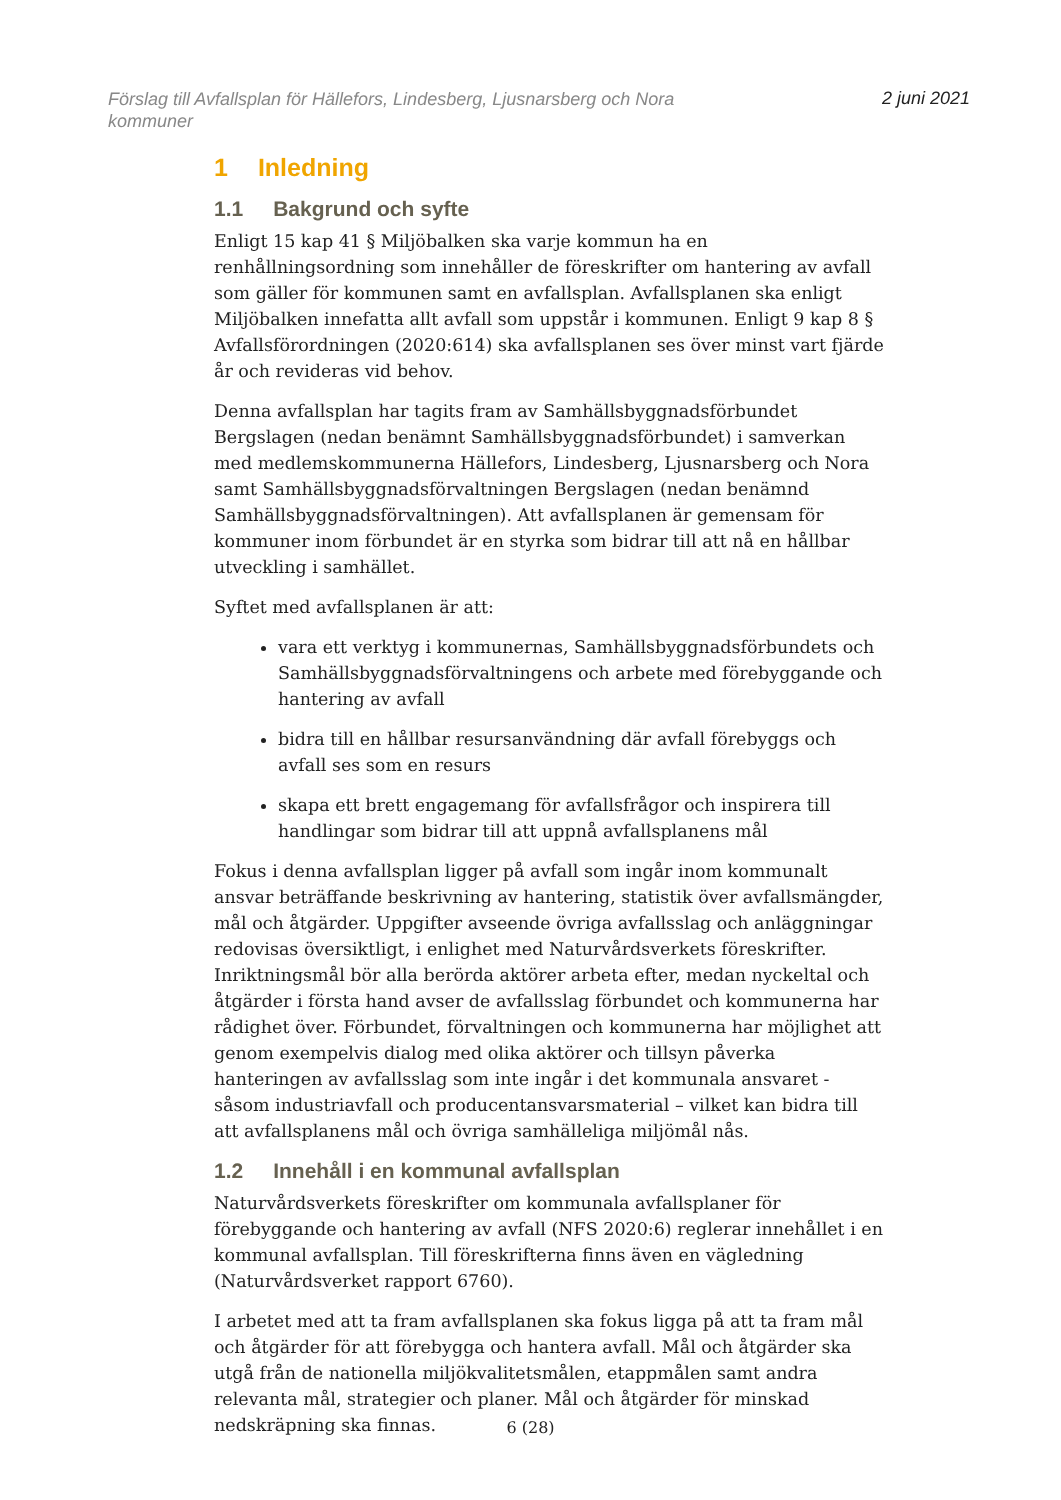Förslag till Avfallsplan för Hällefors, Lindesberg, Ljusnarsberg och Nora kommuner
2 juni 2021
1 Inledning
1.1 Bakgrund och syfte
Enligt 15 kap 41 § Miljöbalken ska varje kommun ha en renhållningsordning som innehåller de föreskrifter om hantering av avfall som gäller för kommunen samt en avfallsplan. Avfallsplanen ska enligt Miljöbalken innefatta allt avfall som uppstår i kommunen. Enligt 9 kap 8 § Avfallsförordningen (2020:614) ska avfallsplanen ses över minst vart fjärde år och revideras vid behov.
Denna avfallsplan har tagits fram av Samhällsbyggnadsförbundet Bergslagen (nedan benämnt Samhällsbyggnadsförbundet) i samverkan med medlemskommunerna Hällefors, Lindesberg, Ljusnarsberg och Nora samt Samhällsbyggnadsförvaltningen Bergslagen (nedan benämnd Samhällsbyggnadsförvaltningen). Att avfallsplanen är gemensam för kommuner inom förbundet är en styrka som bidrar till att nå en hållbar utveckling i samhället.
Syftet med avfallsplanen är att:
vara ett verktyg i kommunernas, Samhällsbyggnadsförbundets och Samhällsbyggnadsförvaltningens och arbete med förebyggande och hantering av avfall
bidra till en hållbar resursanvändning där avfall förebyggs och avfall ses som en resurs
skapa ett brett engagemang för avfallsfrågor och inspirera till handlingar som bidrar till att uppnå avfallsplanens mål
Fokus i denna avfallsplan ligger på avfall som ingår inom kommunalt ansvar beträffande beskrivning av hantering, statistik över avfallsmängder, mål och åtgärder. Uppgifter avseende övriga avfallsslag och anläggningar redovisas översiktligt, i enlighet med Naturvårdsverkets föreskrifter. Inriktningsmål bör alla berörda aktörer arbeta efter, medan nyckeltal och åtgärder i första hand avser de avfallsslag förbundet och kommunerna har rådighet över. Förbundet, förvaltningen och kommunerna har möjlighet att genom exempelvis dialog med olika aktörer och tillsyn påverka hanteringen av avfallsslag som inte ingår i det kommunala ansvaret - såsom industriavfall och producentansvarsmaterial – vilket kan bidra till att avfallsplanens mål och övriga samhälleliga miljömål nås.
1.2 Innehåll i en kommunal avfallsplan
Naturvårdsverkets föreskrifter om kommunala avfallsplaner för förebyggande och hantering av avfall (NFS 2020:6) reglerar innehållet i en kommunal avfallsplan. Till föreskrifterna finns även en vägledning (Naturvårdsverket rapport 6760).
I arbetet med att ta fram avfallsplanen ska fokus ligga på att ta fram mål och åtgärder för att förebygga och hantera avfall. Mål och åtgärder ska utgå från de nationella miljökvalitetsmålen, etappmålen samt andra relevanta mål, strategier och planer. Mål och åtgärder för minskad nedskräpning ska finnas.
6 (28)